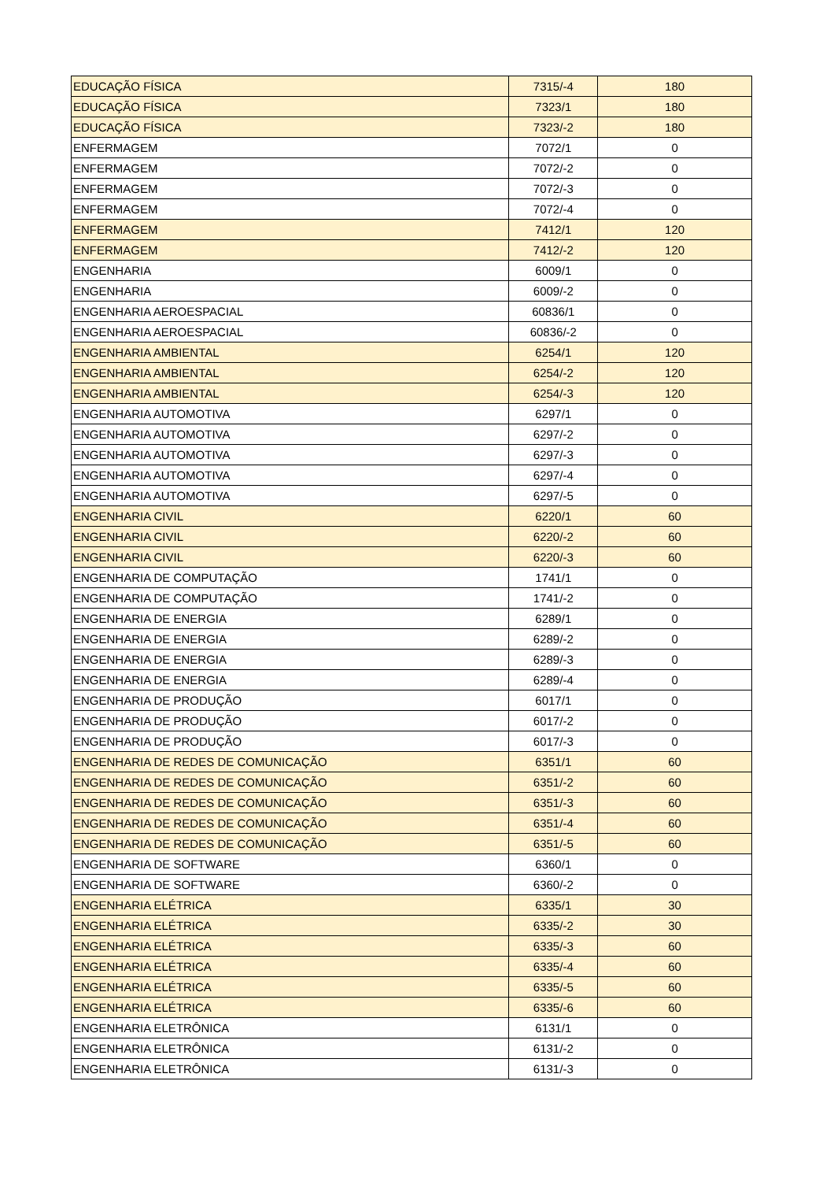| EDUCAÇÃO FÍSICA | 7315/-4 | 180 |
| EDUCAÇÃO FÍSICA | 7323/1 | 180 |
| EDUCAÇÃO FÍSICA | 7323/-2 | 180 |
| ENFERMAGEM | 7072/1 | 0 |
| ENFERMAGEM | 7072/-2 | 0 |
| ENFERMAGEM | 7072/-3 | 0 |
| ENFERMAGEM | 7072/-4 | 0 |
| ENFERMAGEM | 7412/1 | 120 |
| ENFERMAGEM | 7412/-2 | 120 |
| ENGENHARIA | 6009/1 | 0 |
| ENGENHARIA | 6009/-2 | 0 |
| ENGENHARIA AEROESPACIAL | 60836/1 | 0 |
| ENGENHARIA AEROESPACIAL | 60836/-2 | 0 |
| ENGENHARIA AMBIENTAL | 6254/1 | 120 |
| ENGENHARIA AMBIENTAL | 6254/-2 | 120 |
| ENGENHARIA AMBIENTAL | 6254/-3 | 120 |
| ENGENHARIA AUTOMOTIVA | 6297/1 | 0 |
| ENGENHARIA AUTOMOTIVA | 6297/-2 | 0 |
| ENGENHARIA AUTOMOTIVA | 6297/-3 | 0 |
| ENGENHARIA AUTOMOTIVA | 6297/-4 | 0 |
| ENGENHARIA AUTOMOTIVA | 6297/-5 | 0 |
| ENGENHARIA CIVIL | 6220/1 | 60 |
| ENGENHARIA CIVIL | 6220/-2 | 60 |
| ENGENHARIA CIVIL | 6220/-3 | 60 |
| ENGENHARIA DE COMPUTAÇÃO | 1741/1 | 0 |
| ENGENHARIA DE COMPUTAÇÃO | 1741/-2 | 0 |
| ENGENHARIA DE ENERGIA | 6289/1 | 0 |
| ENGENHARIA DE ENERGIA | 6289/-2 | 0 |
| ENGENHARIA DE ENERGIA | 6289/-3 | 0 |
| ENGENHARIA DE ENERGIA | 6289/-4 | 0 |
| ENGENHARIA DE PRODUÇÃO | 6017/1 | 0 |
| ENGENHARIA DE PRODUÇÃO | 6017/-2 | 0 |
| ENGENHARIA DE PRODUÇÃO | 6017/-3 | 0 |
| ENGENHARIA DE REDES DE COMUNICAÇÃO | 6351/1 | 60 |
| ENGENHARIA DE REDES DE COMUNICAÇÃO | 6351/-2 | 60 |
| ENGENHARIA DE REDES DE COMUNICAÇÃO | 6351/-3 | 60 |
| ENGENHARIA DE REDES DE COMUNICAÇÃO | 6351/-4 | 60 |
| ENGENHARIA DE REDES DE COMUNICAÇÃO | 6351/-5 | 60 |
| ENGENHARIA DE SOFTWARE | 6360/1 | 0 |
| ENGENHARIA DE SOFTWARE | 6360/-2 | 0 |
| ENGENHARIA ELÉTRICA | 6335/1 | 30 |
| ENGENHARIA ELÉTRICA | 6335/-2 | 30 |
| ENGENHARIA ELÉTRICA | 6335/-3 | 60 |
| ENGENHARIA ELÉTRICA | 6335/-4 | 60 |
| ENGENHARIA ELÉTRICA | 6335/-5 | 60 |
| ENGENHARIA ELÉTRICA | 6335/-6 | 60 |
| ENGENHARIA ELETRÔNICA | 6131/1 | 0 |
| ENGENHARIA ELETRÔNICA | 6131/-2 | 0 |
| ENGENHARIA ELETRÔNICA | 6131/-3 | 0 |